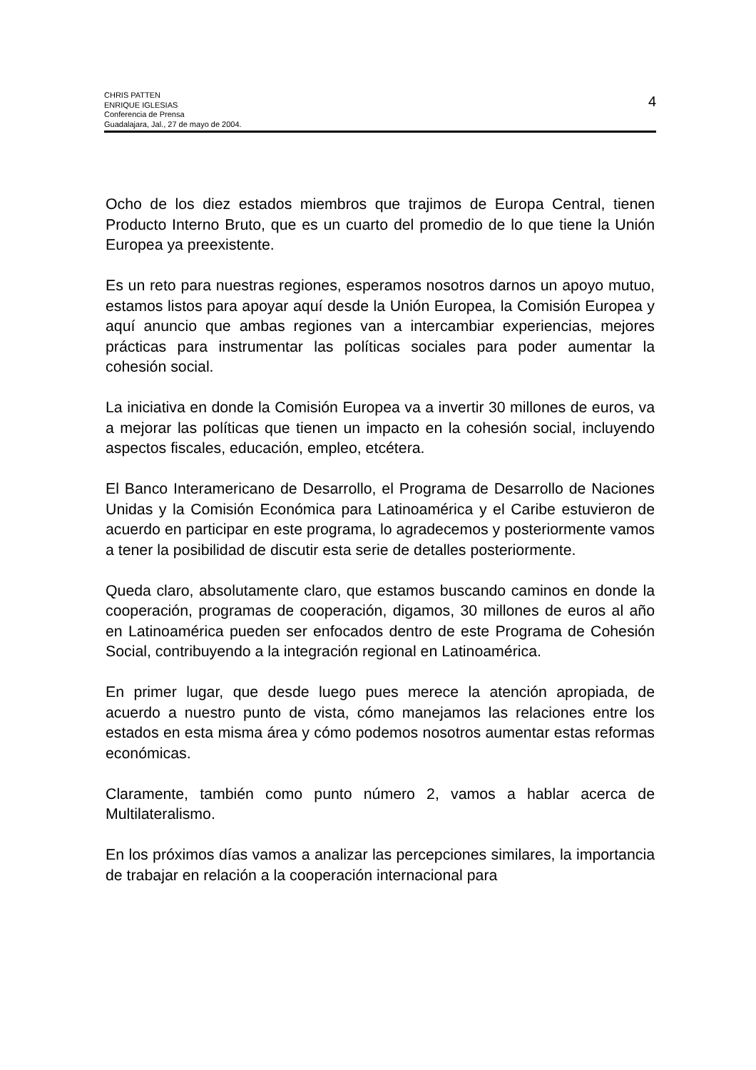CHRIS PATTEN
ENRIQUE IGLESIAS
Conferencia de Prensa
Guadalajara, Jal., 27 de mayo de 2004.
4
Ocho de los diez estados miembros que trajimos de Europa Central, tienen Producto Interno Bruto, que es un cuarto del promedio de lo que tiene la Unión Europea ya preexistente.
Es un reto para nuestras regiones, esperamos nosotros darnos un apoyo mutuo, estamos listos para apoyar aquí desde la Unión Europea, la Comisión Europea y aquí anuncio que ambas regiones van a intercambiar experiencias, mejores prácticas para instrumentar las políticas sociales para poder aumentar la cohesión social.
La iniciativa en donde la Comisión Europea va a invertir 30 millones de euros, va a mejorar las políticas que tienen un impacto en la cohesión social, incluyendo aspectos fiscales, educación, empleo, etcétera.
El Banco Interamericano de Desarrollo, el Programa de Desarrollo de Naciones Unidas y la Comisión Económica para Latinoamérica y el Caribe estuvieron de acuerdo en participar en este programa, lo agradecemos y posteriormente vamos a tener la posibilidad de discutir esta serie de detalles posteriormente.
Queda claro, absolutamente claro, que estamos buscando caminos en donde la cooperación, programas de cooperación, digamos, 30 millones de euros al año en Latinoamérica pueden ser enfocados dentro de este Programa de Cohesión Social, contribuyendo a la integración regional en Latinoamérica.
En primer lugar, que desde luego pues merece la atención apropiada, de acuerdo a nuestro punto de vista, cómo manejamos las relaciones entre los estados en esta misma área y cómo podemos nosotros aumentar estas reformas económicas.
Claramente, también como punto número 2, vamos a hablar acerca de Multilateralismo.
En los próximos días vamos a analizar las percepciones similares, la importancia de trabajar en relación a la cooperación internacional para